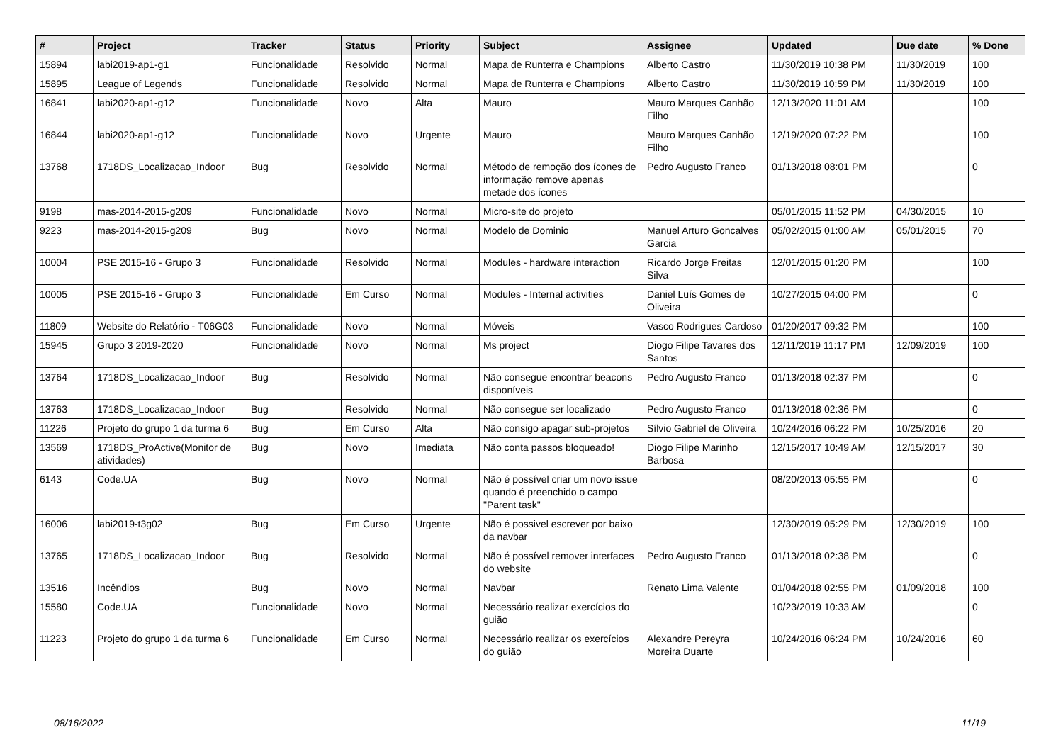| # | Project | Tracker | Status | Priority | Subject | Assignee | Updated | Due date | % Done |
| --- | --- | --- | --- | --- | --- | --- | --- | --- | --- |
| 15894 | labi2019-ap1-g1 | Funcionalidade | Resolvido | Normal | Mapa de Runterra e Champions | Alberto Castro | 11/30/2019 10:38 PM | 11/30/2019 | 100 |
| 15895 | League of Legends | Funcionalidade | Resolvido | Normal | Mapa de Runterra e Champions | Alberto Castro | 11/30/2019 10:59 PM | 11/30/2019 | 100 |
| 16841 | labi2020-ap1-g12 | Funcionalidade | Novo | Alta | Mauro | Mauro Marques Canhão Filho | 12/13/2020 11:01 AM | | 100 |
| 16844 | labi2020-ap1-g12 | Funcionalidade | Novo | Urgente | Mauro | Mauro Marques Canhão Filho | 12/19/2020 07:22 PM | | 100 |
| 13768 | 1718DS_Localizacao_Indoor | Bug | Resolvido | Normal | Método de remoção dos ícones de informação remove apenas metade dos ícones | Pedro Augusto Franco | 01/13/2018 08:01 PM | | 0 |
| 9198 | mas-2014-2015-g209 | Funcionalidade | Novo | Normal | Micro-site do projeto | | 05/01/2015 11:52 PM | 04/30/2015 | 10 |
| 9223 | mas-2014-2015-g209 | Bug | Novo | Normal | Modelo de Dominio | Manuel Arturo Goncalves Garcia | 05/02/2015 01:00 AM | 05/01/2015 | 70 |
| 10004 | PSE 2015-16 - Grupo 3 | Funcionalidade | Resolvido | Normal | Modules - hardware interaction | Ricardo Jorge Freitas Silva | 12/01/2015 01:20 PM | | 100 |
| 10005 | PSE 2015-16 - Grupo 3 | Funcionalidade | Em Curso | Normal | Modules - Internal activities | Daniel Luís Gomes de Oliveira | 10/27/2015 04:00 PM | | 0 |
| 11809 | Website do Relatório - T06G03 | Funcionalidade | Novo | Normal | Móveis | Vasco Rodrigues Cardoso | 01/20/2017 09:32 PM | | 100 |
| 15945 | Grupo 3 2019-2020 | Funcionalidade | Novo | Normal | Ms project | Diogo Filipe Tavares dos Santos | 12/11/2019 11:17 PM | 12/09/2019 | 100 |
| 13764 | 1718DS_Localizacao_Indoor | Bug | Resolvido | Normal | Não consegue encontrar beacons disponíveis | Pedro Augusto Franco | 01/13/2018 02:37 PM | | 0 |
| 13763 | 1718DS_Localizacao_Indoor | Bug | Resolvido | Normal | Não consegue ser localizado | Pedro Augusto Franco | 01/13/2018 02:36 PM | | 0 |
| 11226 | Projeto do grupo 1 da turma 6 | Bug | Em Curso | Alta | Não consigo apagar sub-projetos | Sílvio Gabriel de Oliveira | 10/24/2016 06:22 PM | 10/25/2016 | 20 |
| 13569 | 1718DS_ProActive(Monitor de atividades) | Bug | Novo | Imediata | Não conta passos bloqueado! | Diogo Filipe Marinho Barbosa | 12/15/2017 10:49 AM | 12/15/2017 | 30 |
| 6143 | Code.UA | Bug | Novo | Normal | Não é possível criar um novo issue quando é preenchido o campo "Parent task" | | 08/20/2013 05:55 PM | | 0 |
| 16006 | labi2019-t3g02 | Bug | Em Curso | Urgente | Não é possivel escrever por baixo da navbar | | 12/30/2019 05:29 PM | 12/30/2019 | 100 |
| 13765 | 1718DS_Localizacao_Indoor | Bug | Resolvido | Normal | Não é possível remover interfaces do website | Pedro Augusto Franco | 01/13/2018 02:38 PM | | 0 |
| 13516 | Incêndios | Bug | Novo | Normal | Navbar | Renato Lima Valente | 01/04/2018 02:55 PM | 01/09/2018 | 100 |
| 15580 | Code.UA | Funcionalidade | Novo | Normal | Necessário realizar exercícios do guião | | 10/23/2019 10:33 AM | | 0 |
| 11223 | Projeto do grupo 1 da turma 6 | Funcionalidade | Em Curso | Normal | Necessário realizar os exercícios do guião | Alexandre Pereyra Moreira Duarte | 10/24/2016 06:24 PM | 10/24/2016 | 60 |
08/16/2022 11/19